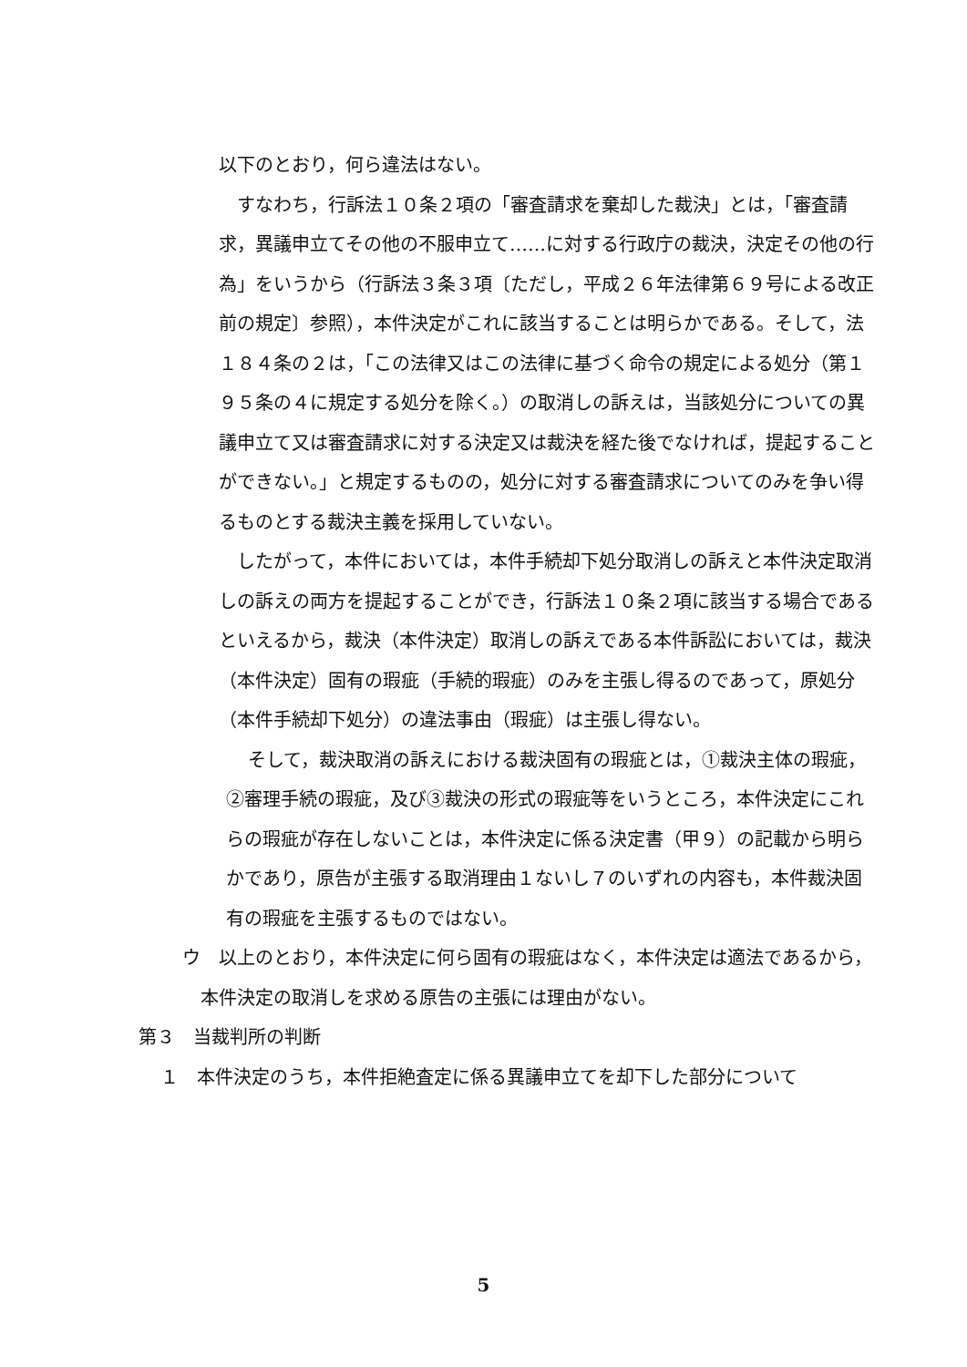以下のとおり，何ら違法はない。
すなわち，行訴法１０条２項の「審査請求を棄却した裁決」とは，「審査請求，異議申立てその他の不服申立て……に対する行政庁の裁決，決定その他の行為」をいうから（行訴法３条３項〔ただし，平成２６年法律第６９号による改正前の規定〕参照），本件決定がこれに該当することは明らかである。そして，法１８４条の２は，「この法律又はこの法律に基づく命令の規定による処分（第１９５条の４に規定する処分を除く。）の取消しの訴えは，当該処分についての異議申立て又は審査請求に対する決定又は裁決を経た後でなければ，提起することができない。」と規定するものの，処分に対する審査請求についてのみを争い得るものとする裁決主義を採用していない。
したがって，本件においては，本件手続却下処分取消しの訴えと本件決定取消しの訴えの両方を提起することができ，行訴法１０条２項に該当する場合であるといえるから，裁決（本件決定）取消しの訴えである本件訴訟においては，裁決（本件決定）固有の瑕疵（手続的瑕疵）のみを主張し得るのであって，原処分（本件手続却下処分）の違法事由（瑕疵）は主張し得ない。
そして，裁決取消の訴えにおける裁決固有の瑕疵とは，①裁決主体の瑕疵，②審理手続の瑕疵，及び③裁決の形式の瑕疵等をいうところ，本件決定にこれらの瑕疵が存在しないことは，本件決定に係る決定書（甲９）の記載から明らかであり，原告が主張する取消理由１ないし７のいずれの内容も，本件裁決固有の瑕疵を主張するものではない。
ウ　以上のとおり，本件決定に何ら固有の瑕疵はなく，本件決定は適法であるから，本件決定の取消しを求める原告の主張には理由がない。
第３　当裁判所の判断
１　本件決定のうち，本件拒絶査定に係る異議申立てを却下した部分について
5